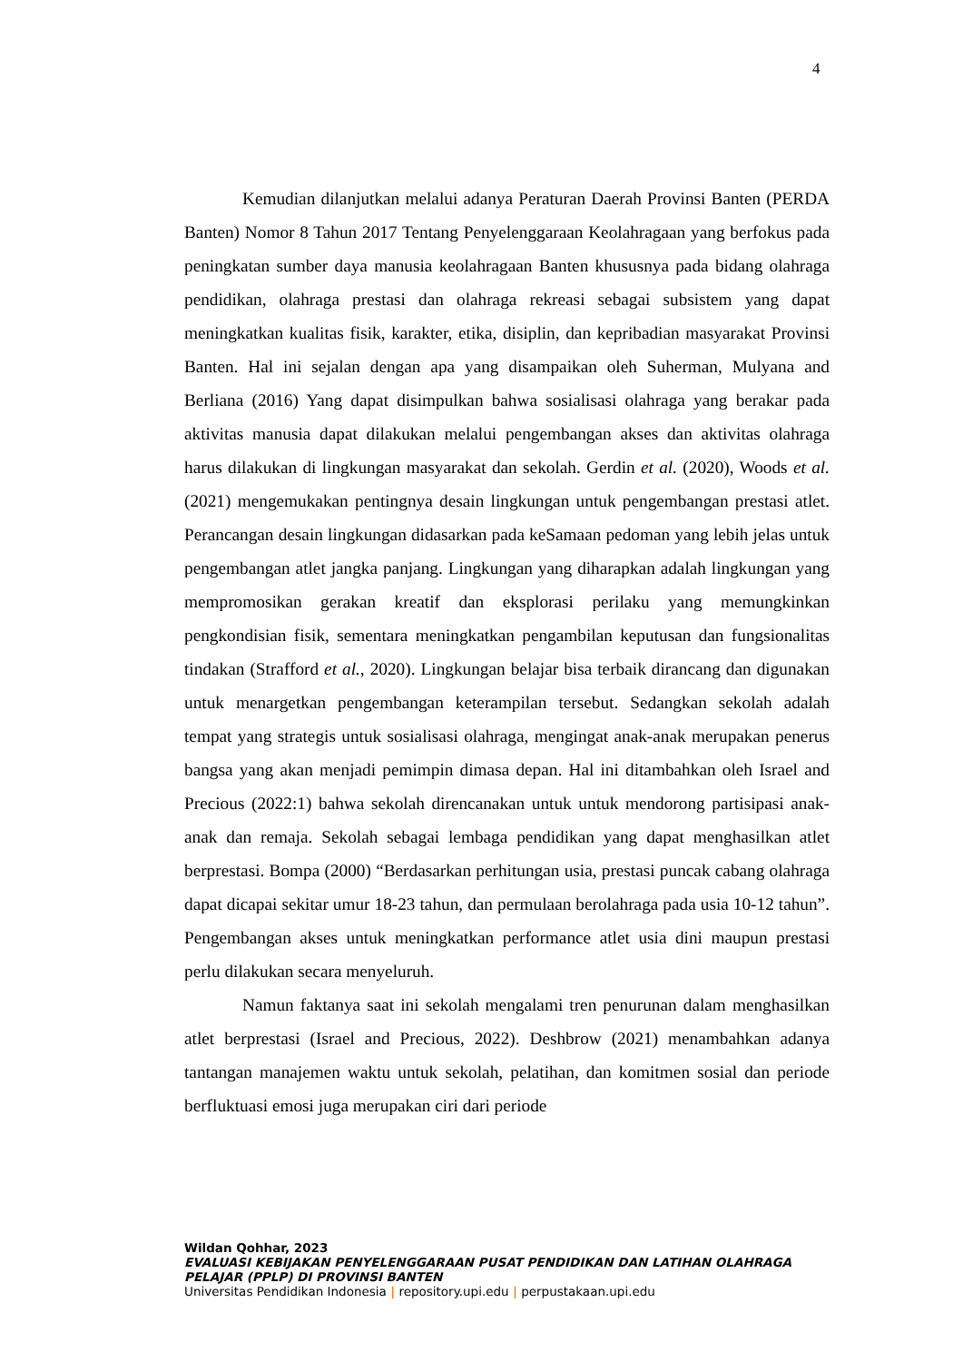4
Kemudian dilanjutkan melalui adanya Peraturan Daerah Provinsi Banten (PERDA Banten) Nomor 8 Tahun 2017 Tentang Penyelenggaraan Keolahragaan yang berfokus pada peningkatan sumber daya manusia keolahragaan Banten khususnya pada bidang olahraga pendidikan, olahraga prestasi dan olahraga rekreasi sebagai subsistem yang dapat meningkatkan kualitas fisik, karakter, etika, disiplin, dan kepribadian masyarakat Provinsi Banten. Hal ini sejalan dengan apa yang disampaikan oleh Suherman, Mulyana and Berliana (2016) Yang dapat disimpulkan bahwa sosialisasi olahraga yang berakar pada aktivitas manusia dapat dilakukan melalui pengembangan akses dan aktivitas olahraga harus dilakukan di lingkungan masyarakat dan sekolah. Gerdin et al. (2020), Woods et al. (2021) mengemukakan pentingnya desain lingkungan untuk pengembangan prestasi atlet. Perancangan desain lingkungan didasarkan pada keSamaan pedoman yang lebih jelas untuk pengembangan atlet jangka panjang. Lingkungan yang diharapkan adalah lingkungan yang mempromosikan gerakan kreatif dan eksplorasi perilaku yang memungkinkan pengkondisian fisik, sementara meningkatkan pengambilan keputusan dan fungsionalitas tindakan (Strafford et al., 2020). Lingkungan belajar bisa terbaik dirancang dan digunakan untuk menargetkan pengembangan keterampilan tersebut. Sedangkan sekolah adalah tempat yang strategis untuk sosialisasi olahraga, mengingat anak-anak merupakan penerus bangsa yang akan menjadi pemimpin dimasa depan. Hal ini ditambahkan oleh Israel and Precious (2022:1) bahwa sekolah direncanakan untuk untuk mendorong partisipasi anak-anak dan remaja. Sekolah sebagai lembaga pendidikan yang dapat menghasilkan atlet berprestasi. Bompa (2000) “Berdasarkan perhitungan usia, prestasi puncak cabang olahraga dapat dicapai sekitar umur 18-23 tahun, dan permulaan berolahraga pada usia 10-12 tahun”. Pengembangan akses untuk meningkatkan performance atlet usia dini maupun prestasi perlu dilakukan secara menyeluruh.
Namun faktanya saat ini sekolah mengalami tren penurunan dalam menghasilkan atlet berprestasi (Israel and Precious, 2022). Deshbrow (2021) menambahkan adanya tantangan manajemen waktu untuk sekolah, pelatihan, dan komitmen sosial dan periode berfluktuasi emosi juga merupakan ciri dari periode
Wildan Qohhar, 2023
EVALUASI KEBIJAKAN PENYELENGGARAAN PUSAT PENDIDIKAN DAN LATIHAN OLAHRAGA PELAJAR (PPLP) DI PROVINSI BANTEN
Universitas Pendidikan Indonesia | repository.upi.edu | perpustakaan.upi.edu